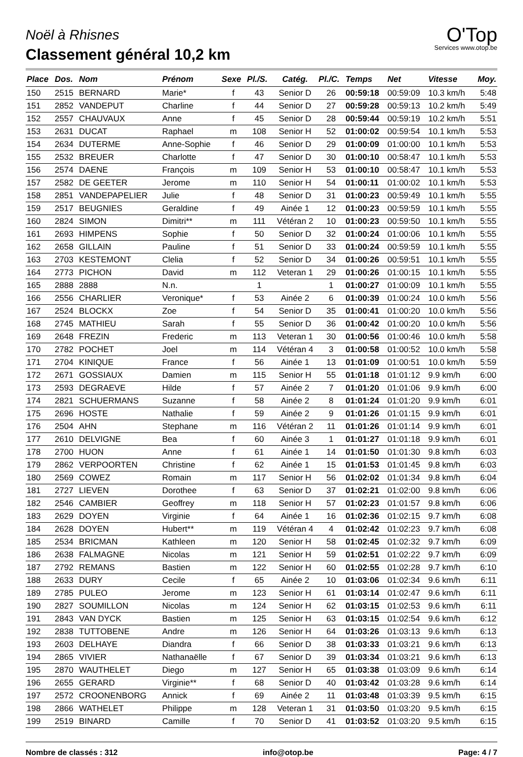Noël à Rhisnes
Classement général 10,2 km
O'Top
Services www.otop.be
| Place | Dos. | Nom | Prénom | Sexe | Pl./S. | Catég. | Pl./C. | Temps | Net | Vitesse | Moy. |
| --- | --- | --- | --- | --- | --- | --- | --- | --- | --- | --- | --- |
| 150 | 2515 | BERNARD | Marie* | f | 43 | Senior D | 26 | 00:59:18 | 00:59:09 | 10.3 km/h | 5:48 |
| 151 | 2852 | VANDEPUT | Charline | f | 44 | Senior D | 27 | 00:59:28 | 00:59:13 | 10.2 km/h | 5:49 |
| 152 | 2557 | CHAUVAUX | Anne | f | 45 | Senior D | 28 | 00:59:44 | 00:59:19 | 10.2 km/h | 5:51 |
| 153 | 2631 | DUCAT | Raphael | m | 108 | Senior H | 52 | 01:00:02 | 00:59:54 | 10.1 km/h | 5:53 |
| 154 | 2634 | DUTERME | Anne-Sophie | f | 46 | Senior D | 29 | 01:00:09 | 01:00:00 | 10.1 km/h | 5:53 |
| 155 | 2532 | BREUER | Charlotte | f | 47 | Senior D | 30 | 01:00:10 | 00:58:47 | 10.1 km/h | 5:53 |
| 156 | 2574 | DAENE | François | m | 109 | Senior H | 53 | 01:00:10 | 00:58:47 | 10.1 km/h | 5:53 |
| 157 | 2582 | DE GEETER | Jerome | m | 110 | Senior H | 54 | 01:00:11 | 01:00:02 | 10.1 km/h | 5:53 |
| 158 | 2851 | VANDEPAPELIER | Julie | f | 48 | Senior D | 31 | 01:00:23 | 00:59:49 | 10.1 km/h | 5:55 |
| 159 | 2517 | BEUGNIES | Geraldine | f | 49 | Ainée 1 | 12 | 01:00:23 | 00:59:59 | 10.1 km/h | 5:55 |
| 160 | 2824 | SIMON | Dimitri** | m | 111 | Vétéran 2 | 10 | 01:00:23 | 00:59:50 | 10.1 km/h | 5:55 |
| 161 | 2693 | HIMPENS | Sophie | f | 50 | Senior D | 32 | 01:00:24 | 01:00:06 | 10.1 km/h | 5:55 |
| 162 | 2658 | GILLAIN | Pauline | f | 51 | Senior D | 33 | 01:00:24 | 00:59:59 | 10.1 km/h | 5:55 |
| 163 | 2703 | KESTEMONT | Clelia | f | 52 | Senior D | 34 | 01:00:26 | 00:59:51 | 10.1 km/h | 5:55 |
| 164 | 2773 | PICHON | David | m | 112 | Veteran 1 | 29 | 01:00:26 | 01:00:15 | 10.1 km/h | 5:55 |
| 165 | 2888 | 2888 | N.n. | | 1 | | 1 | 01:00:27 | 01:00:09 | 10.1 km/h | 5:55 |
| 166 | 2556 | CHARLIER | Veronique* | f | 53 | Ainée 2 | 6 | 01:00:39 | 01:00:24 | 10.0 km/h | 5:56 |
| 167 | 2524 | BLOCKX | Zoe | f | 54 | Senior D | 35 | 01:00:41 | 01:00:20 | 10.0 km/h | 5:56 |
| 168 | 2745 | MATHIEU | Sarah | f | 55 | Senior D | 36 | 01:00:42 | 01:00:20 | 10.0 km/h | 5:56 |
| 169 | 2648 | FREZIN | Frederic | m | 113 | Veteran 1 | 30 | 01:00:56 | 01:00:46 | 10.0 km/h | 5:58 |
| 170 | 2782 | POCHET | Joel | m | 114 | Vétéran 4 | 3 | 01:00:58 | 01:00:52 | 10.0 km/h | 5:58 |
| 171 | 2704 | KINIQUE | France | f | 56 | Ainée 1 | 13 | 01:01:09 | 01:00:51 | 10.0 km/h | 5:59 |
| 172 | 2671 | GOSSIAUX | Damien | m | 115 | Senior H | 55 | 01:01:18 | 01:01:12 | 9.9 km/h | 6:00 |
| 173 | 2593 | DEGRAEVE | Hilde | f | 57 | Ainée 2 | 7 | 01:01:20 | 01:01:06 | 9.9 km/h | 6:00 |
| 174 | 2821 | SCHUERMANS | Suzanne | f | 58 | Ainée 2 | 8 | 01:01:24 | 01:01:20 | 9.9 km/h | 6:01 |
| 175 | 2696 | HOSTE | Nathalie | f | 59 | Ainée 2 | 9 | 01:01:26 | 01:01:15 | 9.9 km/h | 6:01 |
| 176 | 2504 | AHN | Stephane | m | 116 | Vétéran 2 | 11 | 01:01:26 | 01:01:14 | 9.9 km/h | 6:01 |
| 177 | 2610 | DELVIGNE | Bea | f | 60 | Ainée 3 | 1 | 01:01:27 | 01:01:18 | 9.9 km/h | 6:01 |
| 178 | 2700 | HUON | Anne | f | 61 | Ainée 1 | 14 | 01:01:50 | 01:01:30 | 9.8 km/h | 6:03 |
| 179 | 2862 | VERPOORTEN | Christine | f | 62 | Ainée 1 | 15 | 01:01:53 | 01:01:45 | 9.8 km/h | 6:03 |
| 180 | 2569 | COWEZ | Romain | m | 117 | Senior H | 56 | 01:02:02 | 01:01:34 | 9.8 km/h | 6:04 |
| 181 | 2727 | LIEVEN | Dorothee | f | 63 | Senior D | 37 | 01:02:21 | 01:02:00 | 9.8 km/h | 6:06 |
| 182 | 2546 | CAMBIER | Geoffrey | m | 118 | Senior H | 57 | 01:02:23 | 01:01:57 | 9.8 km/h | 6:06 |
| 183 | 2629 | DOYEN | Virginie | f | 64 | Ainée 1 | 16 | 01:02:36 | 01:02:15 | 9.7 km/h | 6:08 |
| 184 | 2628 | DOYEN | Hubert** | m | 119 | Vétéran 4 | 4 | 01:02:42 | 01:02:23 | 9.7 km/h | 6:08 |
| 185 | 2534 | BRICMAN | Kathleen | m | 120 | Senior H | 58 | 01:02:45 | 01:02:32 | 9.7 km/h | 6:09 |
| 186 | 2638 | FALMAGNE | Nicolas | m | 121 | Senior H | 59 | 01:02:51 | 01:02:22 | 9.7 km/h | 6:09 |
| 187 | 2792 | REMANS | Bastien | m | 122 | Senior H | 60 | 01:02:55 | 01:02:28 | 9.7 km/h | 6:10 |
| 188 | 2633 | DURY | Cecile | f | 65 | Ainée 2 | 10 | 01:03:06 | 01:02:34 | 9.6 km/h | 6:11 |
| 189 | 2785 | PULEO | Jerome | m | 123 | Senior H | 61 | 01:03:14 | 01:02:47 | 9.6 km/h | 6:11 |
| 190 | 2827 | SOUMILLON | Nicolas | m | 124 | Senior H | 62 | 01:03:15 | 01:02:53 | 9.6 km/h | 6:11 |
| 191 | 2843 | VAN DYCK | Bastien | m | 125 | Senior H | 63 | 01:03:15 | 01:02:54 | 9.6 km/h | 6:12 |
| 192 | 2838 | TUTTOBENE | Andre | m | 126 | Senior H | 64 | 01:03:26 | 01:03:13 | 9.6 km/h | 6:13 |
| 193 | 2603 | DELHAYE | Diandra | f | 66 | Senior D | 38 | 01:03:33 | 01:03:21 | 9.6 km/h | 6:13 |
| 194 | 2865 | VIVIER | Nathanaëlle | f | 67 | Senior D | 39 | 01:03:34 | 01:03:21 | 9.6 km/h | 6:13 |
| 195 | 2870 | WAUTHELET | Diego | m | 127 | Senior H | 65 | 01:03:38 | 01:03:09 | 9.6 km/h | 6:14 |
| 196 | 2655 | GERARD | Virginie** | f | 68 | Senior D | 40 | 01:03:42 | 01:03:28 | 9.6 km/h | 6:14 |
| 197 | 2572 | CROONENBORG | Annick | f | 69 | Ainée 2 | 11 | 01:03:48 | 01:03:39 | 9.5 km/h | 6:15 |
| 198 | 2866 | WATHELET | Philippe | m | 128 | Veteran 1 | 31 | 01:03:50 | 01:03:20 | 9.5 km/h | 6:15 |
| 199 | 2519 | BINARD | Camille | f | 70 | Senior D | 41 | 01:03:52 | 01:03:20 | 9.5 km/h | 6:15 |
Nombre de classés : 312 info@otop.be Page: 4 / 7